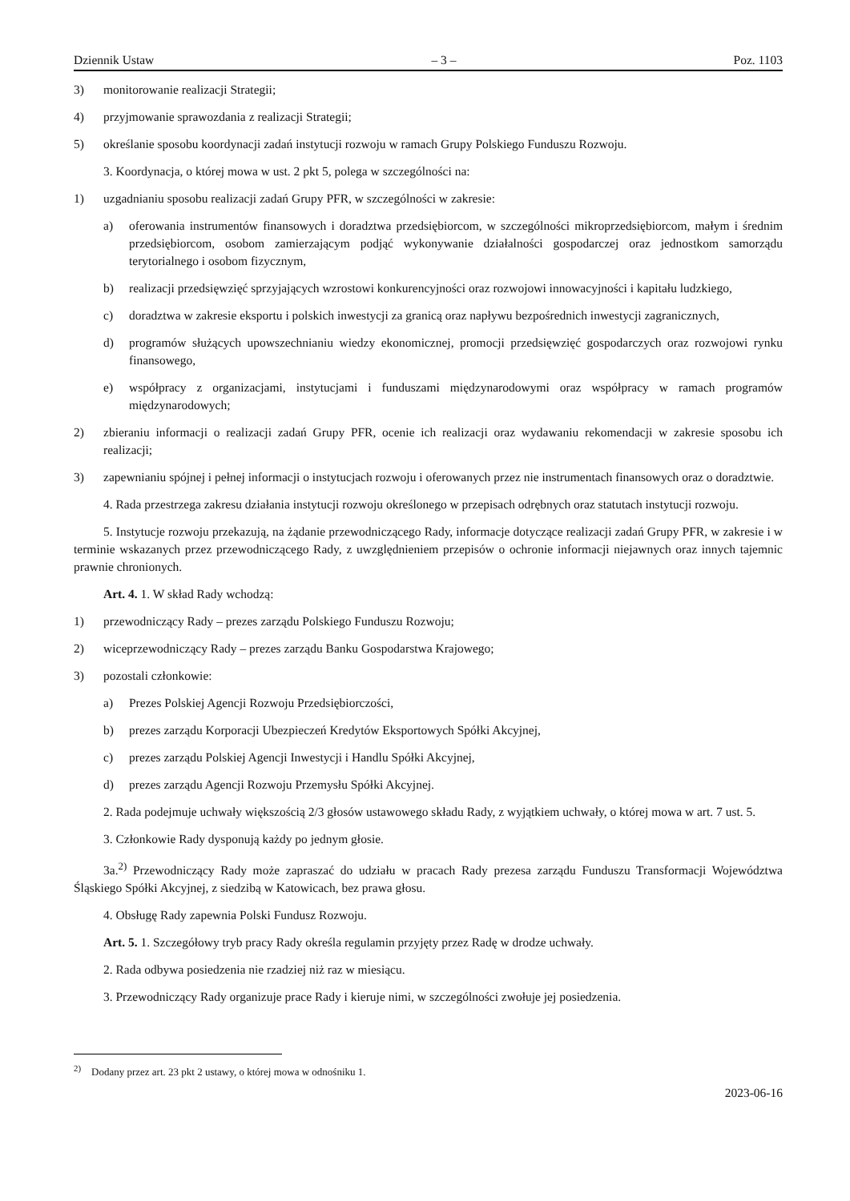Dziennik Ustaw – 3 – Poz. 1103
3) monitorowanie realizacji Strategii;
4) przyjmowanie sprawozdania z realizacji Strategii;
5) określanie sposobu koordynacji zadań instytucji rozwoju w ramach Grupy Polskiego Funduszu Rozwoju.
3. Koordynacja, o której mowa w ust. 2 pkt 5, polega w szczególności na:
1) uzgadnianiu sposobu realizacji zadań Grupy PFR, w szczególności w zakresie:
a) oferowania instrumentów finansowych i doradztwa przedsiębiorcom, w szczególności mikroprzedsiębiorcom, małym i średnim przedsiębiorcom, osobom zamierzającym podjąć wykonywanie działalności gospodarczej oraz jednostkom samorządu terytorialnego i osobom fizycznym,
b) realizacji przedsięwzięć sprzyjających wzrostowi konkurencyjności oraz rozwojowi innowacyjności i kapitału ludzkiego,
c) doradztwa w zakresie eksportu i polskich inwestycji za granicą oraz napływu bezpośrednich inwestycji zagranicznych,
d) programów służących upowszechnianiu wiedzy ekonomicznej, promocji przedsięwzięć gospodarczych oraz rozwojowi rynku finansowego,
e) współpracy z organizacjami, instytucjami i funduszami międzynarodowymi oraz współpracy w ramach programów międzynarodowych;
2) zbieraniu informacji o realizacji zadań Grupy PFR, ocenie ich realizacji oraz wydawaniu rekomendacji w zakresie sposobu ich realizacji;
3) zapewnianiu spójnej i pełnej informacji o instytucjach rozwoju i oferowanych przez nie instrumentach finansowych oraz o doradztwie.
4. Rada przestrzega zakresu działania instytucji rozwoju określonego w przepisach odrębnych oraz statutach instytucji rozwoju.
5. Instytucje rozwoju przekazują, na żądanie przewodniczącego Rady, informacje dotyczące realizacji zadań Grupy PFR, w zakresie i w terminie wskazanych przez przewodniczącego Rady, z uwzględnieniem przepisów o ochronie informacji niejawnych oraz innych tajemnic prawnie chronionych.
Art. 4. 1. W skład Rady wchodzą:
1) przewodniczący Rady – prezes zarządu Polskiego Funduszu Rozwoju;
2) wiceprzewodniczący Rady – prezes zarządu Banku Gospodarstwa Krajowego;
3) pozostali członkowie:
a) Prezes Polskiej Agencji Rozwoju Przedsiębiorczości,
b) prezes zarządu Korporacji Ubezpieczeń Kredytów Eksportowych Spółki Akcyjnej,
c) prezes zarządu Polskiej Agencji Inwestycji i Handlu Spółki Akcyjnej,
d) prezes zarządu Agencji Rozwoju Przemysłu Spółki Akcyjnej.
2. Rada podejmuje uchwały większością 2/3 głosów ustawowego składu Rady, z wyjątkiem uchwały, o której mowa w art. 7 ust. 5.
3. Członkowie Rady dysponują każdy po jednym głosie.
3a.<sup>2)</sup> Przewodniczący Rady może zapraszać do udziału w pracach Rady prezesa zarządu Funduszu Transformacji Województwa Śląskiego Spółki Akcyjnej, z siedzibą w Katowicach, bez prawa głosu.
4. Obsługę Rady zapewnia Polski Fundusz Rozwoju.
Art. 5. 1. Szczegółowy tryb pracy Rady określa regulamin przyjęty przez Radę w drodze uchwały.
2. Rada odbywa posiedzenia nie rzadziej niż raz w miesiącu.
3. Przewodniczący Rady organizuje prace Rady i kieruje nimi, w szczególności zwołuje jej posiedzenia.
<sup>2)</sup> Dodany przez art. 23 pkt 2 ustawy, o której mowa w odnośniku 1.
2023-06-16